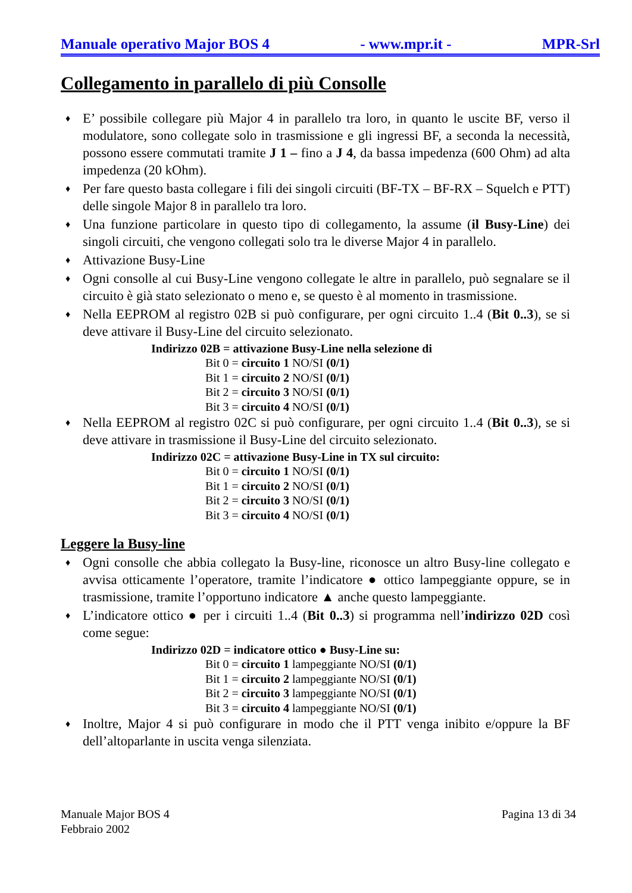Manuale operativo Major BOS 4 - www.mpr.it - MPR-Srl
Collegamento in parallelo di più Consolle
♦ E’ possibile collegare più Major 4 in parallelo tra loro, in quanto le uscite BF, verso il modulatore, sono collegate solo in trasmissione e gli ingressi BF, a seconda la necessità, possono essere commutati tramite J 1 – fino a J 4, da bassa impedenza (600 Ohm) ad alta impedenza (20 kOhm).
♦ Per fare questo basta collegare i fili dei singoli circuiti (BF-TX – BF-RX – Squelch e PTT) delle singole Major 8 in parallelo tra loro.
♦ Una funzione particolare in questo tipo di collegamento, la assume (il Busy-Line) dei singoli circuiti, che vengono collegati solo tra le diverse Major 4 in parallelo.
♦ Attivazione Busy-Line
♦ Ogni consolle al cui Busy-Line vengono collegate le altre in parallelo, può segnalare se il circuito è già stato selezionato o meno e, se questo è al momento in trasmissione.
♦ Nella EEPROM al registro 02B si può configurare, per ogni circuito 1..4 (Bit 0..3), se si deve attivare il Busy-Line del circuito selezionato.
Indirizzo 02B = attivazione Busy-Line nella selezione di
Bit 0 = circuito 1 NO/SI (0/1)
Bit 1 = circuito 2 NO/SI (0/1)
Bit 2 = circuito 3 NO/SI (0/1)
Bit 3 = circuito 4 NO/SI (0/1)
♦ Nella EEPROM al registro 02C si può configurare, per ogni circuito 1..4 (Bit 0..3), se si deve attivare in trasmissione il Busy-Line del circuito selezionato.
Indirizzo 02C = attivazione Busy-Line in TX sul circuito:
Bit 0 = circuito 1 NO/SI (0/1)
Bit 1 = circuito 2 NO/SI (0/1)
Bit 2 = circuito 3 NO/SI (0/1)
Bit 3 = circuito 4 NO/SI (0/1)
Leggere la Busy-line
♦ Ogni consolle che abbia collegato la Busy-line, riconosce un altro Busy-line collegato e avvisa otticamente l’operatore, tramite l’indicatore ● ottico lampeggiante oppure, se in trasmissione, tramite l’opportuno indicatore ▲ anche questo lampeggiante.
♦ L’indicatore ottico ● per i circuiti 1..4 (Bit 0..3) si programma nell’indirizzo 02D così come segue:
Indirizzo 02D = indicatore ottico ● Busy-Line su:
Bit 0 = circuito 1 lampeggiante NO/SI (0/1)
Bit 1 = circuito 2 lampeggiante NO/SI (0/1)
Bit 2 = circuito 3 lampeggiante NO/SI (0/1)
Bit 3 = circuito 4 lampeggiante NO/SI (0/1)
♦ Inoltre, Major 4 si può configurare in modo che il PTT venga inibito e/oppure la BF dell’altoparlante in uscita venga silenziata.
Manuale Major BOS 4
Febbraio 2002 Pagina 13 di 34